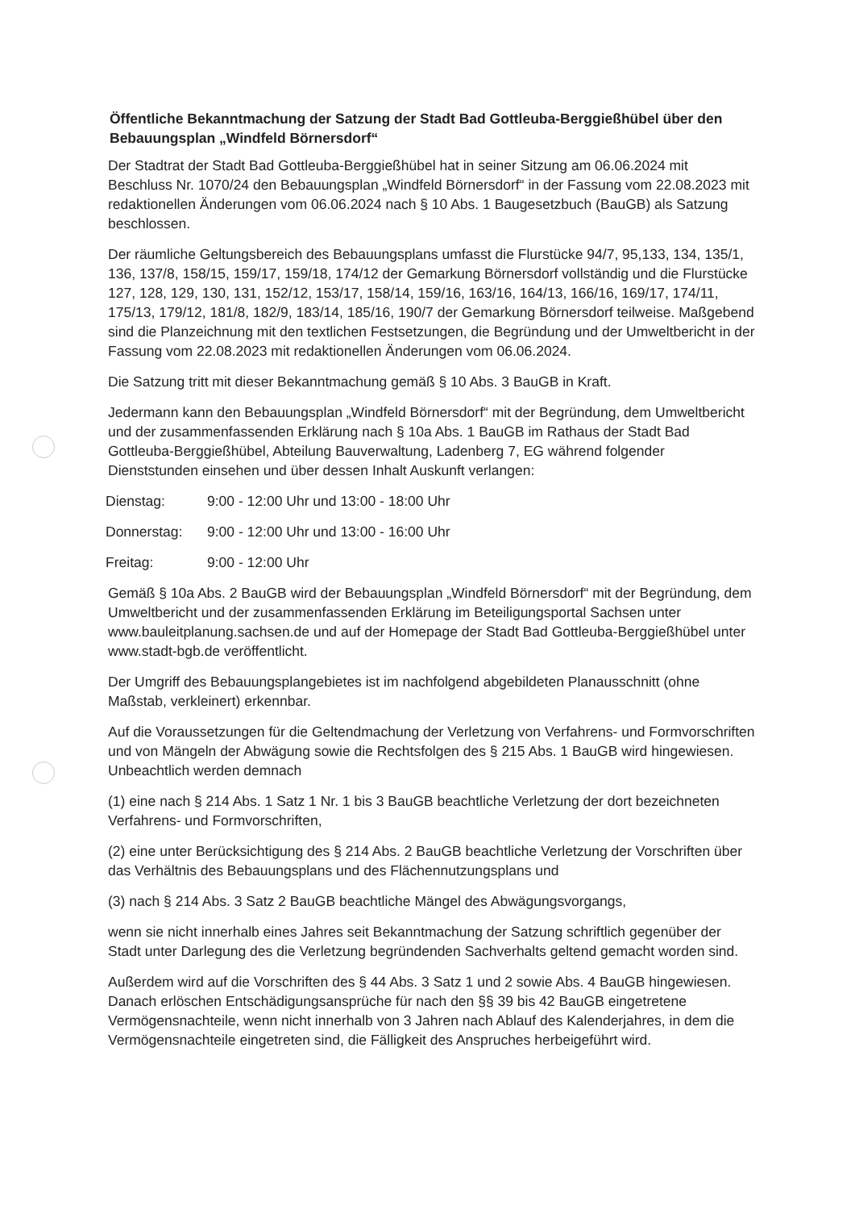Öffentliche Bekanntmachung der Satzung der Stadt Bad Gottleuba-Berggießhübel über den Bebauungsplan „Windfeld Börnersdorf“
Der Stadtrat der Stadt Bad Gottleuba-Berggießhübel hat in seiner Sitzung am 06.06.2024 mit Beschluss Nr. 1070/24 den Bebauungsplan „Windfeld Börnersdorf“ in der Fassung vom 22.08.2023 mit redaktionellen Änderungen vom 06.06.2024 nach § 10 Abs. 1 Baugesetzbuch (BauGB) als Satzung beschlossen.
Der räumliche Geltungsbereich des Bebauungsplans umfasst die Flurstücke 94/7, 95,133, 134, 135/1, 136, 137/8, 158/15, 159/17, 159/18, 174/12 der Gemarkung Börnersdorf vollständig und die Flurstücke 127, 128, 129, 130, 131, 152/12, 153/17, 158/14, 159/16, 163/16, 164/13, 166/16, 169/17, 174/11, 175/13, 179/12, 181/8, 182/9, 183/14, 185/16, 190/7 der Gemarkung Börnersdorf teilweise. Maßgebend sind die Planzeichnung mit den textlichen Festsetzungen, die Begründung und der Umweltbericht in der Fassung vom 22.08.2023 mit redaktionellen Änderungen vom 06.06.2024.
Die Satzung tritt mit dieser Bekanntmachung gemäß § 10 Abs. 3 BauGB in Kraft.
Jedermann kann den Bebauungsplan „Windfeld Börnersdorf“ mit der Begründung, dem Umweltbericht und der zusammenfassenden Erklärung nach § 10a Abs. 1 BauGB im Rathaus der Stadt Bad Gottleuba-Berggießhübel, Abteilung Bauverwaltung, Ladenberg 7, EG während folgender Dienststunden einsehen und über dessen Inhalt Auskunft verlangen:
Dienstag: 9:00 - 12:00 Uhr und 13:00 - 18:00 Uhr
Donnerstag: 9:00 - 12:00 Uhr und 13:00 - 16:00 Uhr
Freitag: 9:00 - 12:00 Uhr
Gemäß § 10a Abs. 2 BauGB wird der Bebauungsplan „Windfeld Börnersdorf“ mit der Begründung, dem Umweltbericht und der zusammenfassenden Erklärung im Beteiligungsportal Sachsen unter www.bauleitplanung.sachsen.de und auf der Homepage der Stadt Bad Gottleuba-Berggießhübel unter www.stadt-bgb.de veröffentlicht.
Der Umgriff des Bebauungsplangebietes ist im nachfolgend abgebildeten Planausschnitt (ohne Maßstab, verkleinert) erkennbar.
Auf die Voraussetzungen für die Geltendmachung der Verletzung von Verfahrens- und Formvorschriften und von Mängeln der Abwägung sowie die Rechtsfolgen des § 215 Abs. 1 BauGB wird hingewiesen. Unbeachtlich werden demnach
(1) eine nach § 214 Abs. 1 Satz 1 Nr. 1 bis 3 BauGB beachtliche Verletzung der dort bezeichneten Verfahrens- und Formvorschriften,
(2) eine unter Berücksichtigung des § 214 Abs. 2 BauGB beachtliche Verletzung der Vorschriften über das Verhältnis des Bebauungsplans und des Flächennutzungsplans und
(3) nach § 214 Abs. 3 Satz 2 BauGB beachtliche Mängel des Abwägungsvorgangs,
wenn sie nicht innerhalb eines Jahres seit Bekanntmachung der Satzung schriftlich gegenüber der Stadt unter Darlegung des die Verletzung begründenden Sachverhalts geltend gemacht worden sind.
Außerdem wird auf die Vorschriften des § 44 Abs. 3 Satz 1 und 2 sowie Abs. 4 BauGB hingewiesen. Danach erlöschen Entschädigungsansprüche für nach den §§ 39 bis 42 BauGB eingetretene Vermögensnachteile, wenn nicht innerhalb von 3 Jahren nach Ablauf des Kalenderjahres, in dem die Vermögensnachteile eingetreten sind, die Fälligkeit des Anspruches herbeigeführt wird.